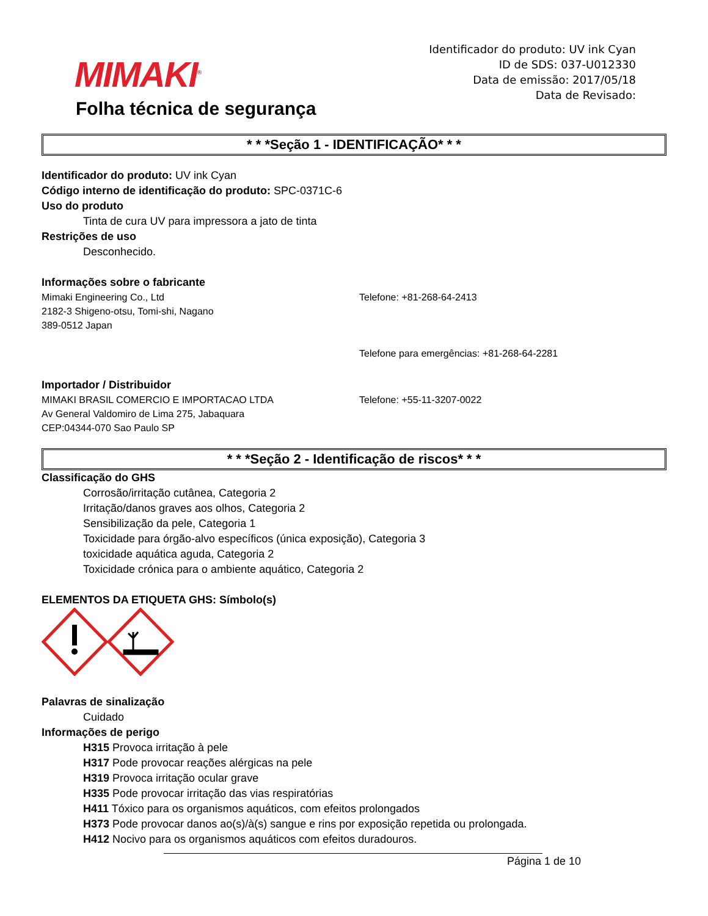MIMAKI<sup>®</sup>
Folha técnica de segurança
Identificador do produto: UV ink Cyan
ID de SDS: 037-U012330
Data de emissão: 2017/05/18
Data de Revisado:
* * *Seção 1 - IDENTIFICAÇÃO* * *
Identificador do produto: UV ink Cyan
Código interno de identificação do produto: SPC-0371C-6
Uso do produto
Tinta de cura UV para impressora a jato de tinta
Restrições de uso
Desconhecido.
Informações sobre o fabricante
Mimaki Engineering Co., Ltd
2182-3 Shigeno-otsu, Tomi-shi, Nagano
389-0512 Japan
Telefone: +81-268-64-2413
Telefone para emergências: +81-268-64-2281
Importador / Distribuidor
MIMAKI BRASIL COMERCIO E IMPORTACAO LTDA
Av General Valdomiro de Lima 275, Jabaquara
CEP:04344-070 Sao Paulo SP
Telefone: +55-11-3207-0022
* * *Seção 2 - Identificação de riscos* * *
Classificação do GHS
Corrosão/irritação cutânea, Categoria 2
Irritação/danos graves aos olhos, Categoria 2
Sensibilização da pele, Categoria 1
Toxicidade para órgão-alvo específicos (única exposição), Categoria 3
toxicidade aquática aguda, Categoria 2
Toxicidade crónica para o ambiente aquático, Categoria 2
ELEMENTOS DA ETIQUETA GHS: Símbolo(s)
Palavras de sinalização
Cuidado
Informações de perigo
H315 Provoca irritação à pele
H317 Pode provocar reações alérgicas na pele
H319 Provoca irritação ocular grave
H335 Pode provocar irritação das vias respiratórias
H411 Tóxico para os organismos aquáticos, com efeitos prolongados
H373 Pode provocar danos ao(s)/à(s) sangue e rins por exposição repetida ou prolongada.
H412 Nocivo para os organismos aquáticos com efeitos duradouros.
Página 1 de 10